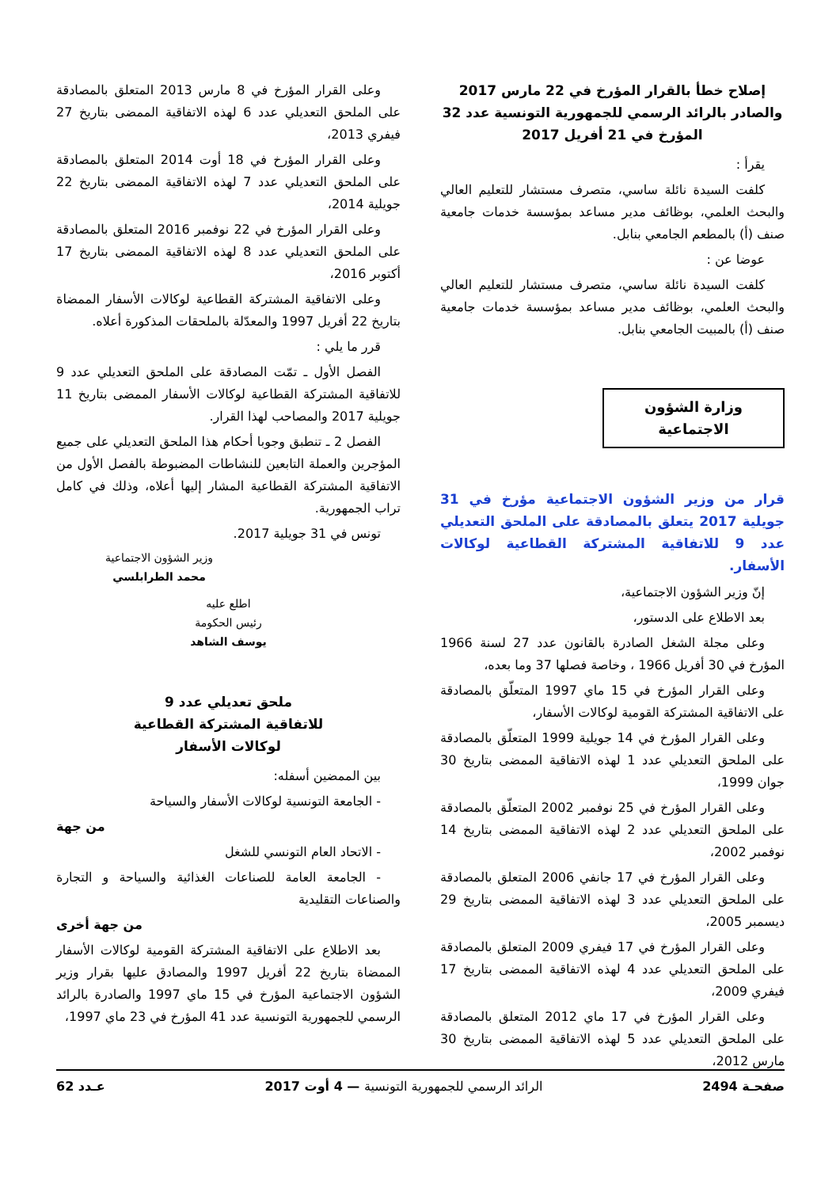إصلاح خطأ بالقرار المؤرخ في 22 مارس 2017 والصادر بالرائد الرسمي للجمهورية التونسية عدد 32 المؤرخ في 21 أفريل 2017
يقرأ :
كلفت السيدة نائلة ساسي، متصرف مستشار للتعليم العالي والبحث العلمي، بوظائف مدير مساعد بمؤسسة خدمات جامعية صنف (أ) بالمطعم الجامعي بنابل.
عوضا عن :
كلفت السيدة نائلة ساسي، متصرف مستشار للتعليم العالي والبحث العلمي، بوظائف مدير مساعد بمؤسسة خدمات جامعية صنف (أ) بالمبيت الجامعي بنابل.
وزارة الشؤون الاجتماعية
قرار من وزير الشؤون الاجتماعية مؤرخ في 31 جويلية 2017 يتعلق بالمصادقة على الملحق التعديلي عدد 9 للاتفاقية المشتركة القطاعية لوكالات الأسفار.
إنّ وزير الشؤون الاجتماعية،
بعد الاطلاع على الدستور،
وعلى مجلة الشغل الصادرة بالقانون عدد 27 لسنة 1966 المؤرخ في 30 أفريل 1966 ، وخاصة فصلها 37 وما بعده،
وعلى القرار المؤرخ في 15 ماي 1997 المتعلّق بالمصادقة على الاتفاقية المشتركة القومية لوكالات الأسفار،
وعلى القرار المؤرخ في 14 جويلية 1999 المتعلّق بالمصادقة على الملحق التعديلي عدد 1 لهذه الاتفاقية الممضى بتاريخ 30 جوان 1999،
وعلى القرار المؤرخ في 25 نوفمبر 2002 المتعلّق بالمصادقة على الملحق التعديلي عدد 2 لهذه الاتفاقية الممضى بتاريخ 14 نوفمبر 2002،
وعلى القرار المؤرخ في 17 جانفي 2006 المتعلق بالمصادقة على الملحق التعديلي عدد 3 لهذه الاتفاقية الممضى بتاريخ 29 ديسمبر 2005،
وعلى القرار المؤرخ في 17 فيفري 2009 المتعلق بالمصادقة على الملحق التعديلي عدد 4 لهذه الاتفاقية الممضى بتاريخ 17 فيفري 2009،
وعلى القرار المؤرخ في 17 ماي 2012 المتعلق بالمصادقة على الملحق التعديلي عدد 5 لهذه الاتفاقية الممضى بتاريخ 30 مارس 2012،
وعلى القرار المؤرخ في 8 مارس 2013 المتعلق بالمصادقة على الملحق التعديلي عدد 6 لهذه الاتفاقية الممضى بتاريخ 27 فيفري 2013،
وعلى القرار المؤرخ في 18 أوت 2014 المتعلق بالمصادقة على الملحق التعديلي عدد 7 لهذه الاتفاقية الممضى بتاريخ 22 جويلية 2014،
وعلى القرار المؤرخ في 22 نوفمبر 2016 المتعلق بالمصادقة على الملحق التعديلي عدد 8 لهذه الاتفاقية الممضى بتاريخ 17 أكتوبر 2016،
وعلى الاتفاقية المشتركة القطاعية لوكالات الأسفار الممضاة بتاريخ 22 أفريل 1997 والمعدّلة بالملحقات المذكورة أعلاه.
قرر ما يلي :
الفصل الأول ـ تمّت المصادقة على الملحق التعديلي عدد 9 للاتفاقية المشتركة القطاعية لوكالات الأسفار الممضى بتاريخ 11 جويلية 2017 والمصاحب لهذا القرار.
الفصل 2 ـ تنطبق وجوبا أحكام هذا الملحق التعديلي على جميع المؤجرين والعملة التابعين للنشاطات المضبوطة بالفصل الأول من الاتفاقية المشتركة القطاعية المشار إليها أعلاه، وذلك في كامل تراب الجمهورية.
تونس في 31 جويلية 2017.
وزير الشؤون الاجتماعية
محمد الطرابلسي
اطلع عليه
رئيس الحكومة
يوسف الشاهد
ملحق تعديلي عدد 9
للاتفاقية المشتركة القطاعية
لوكالات الأسفار
بين الممضين أسفله:
- الجامعة التونسية لوكالات الأسفار والسياحة
من جهة
- الاتحاد العام التونسي للشغل
- الجامعة العامة للصناعات الغذائية والسياحة و التجارة والصناعات التقليدية
من جهة أخرى
بعد الاطلاع على الاتفاقية المشتركة القومية لوكالات الأسفار الممضاة بتاريخ 22 أفريل 1997 والمصادق عليها بقرار وزير الشؤون الاجتماعية المؤرخ في 15 ماي 1997 والصادرة بالرائد الرسمي للجمهورية التونسية عدد 41 المؤرخ في 23 ماي 1997،
صفحـة 2494 الرائد الرسمي للجمهورية التونسية — 4 أوت 2017 عـدد 62